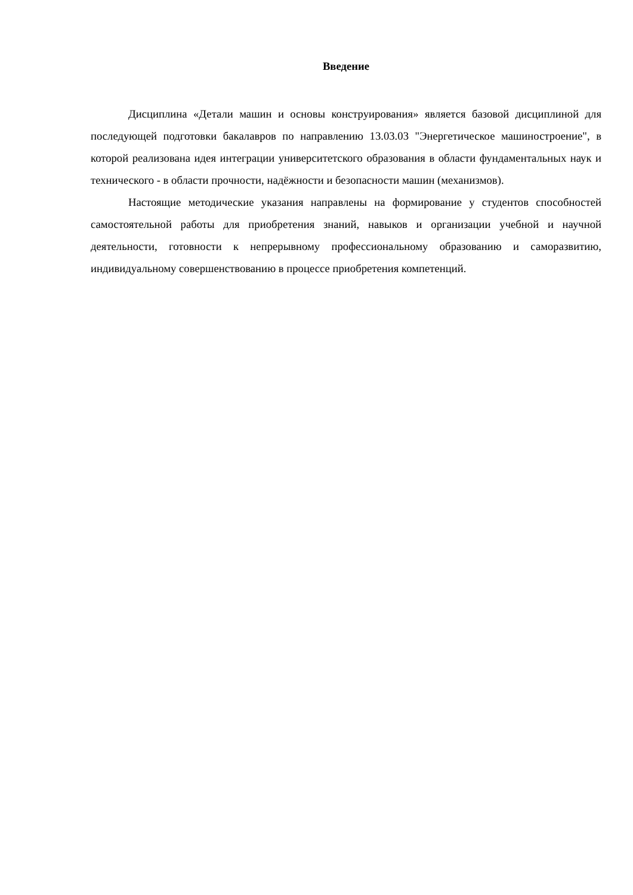Введение
Дисциплина «Детали машин и основы конструирования» является базовой дисциплиной для последующей подготовки бакалавров по направлению 13.03.03 "Энергетическое машиностроение", в которой реализована идея интеграции университетского образования в области фундаментальных наук и технического - в области прочности, надёжности и безопасности машин (механизмов).
Настоящие методические указания направлены на формирование у студентов способностей самостоятельной работы для приобретения знаний, навыков и организации учебной и научной деятельности, готовности к непрерывному профессиональному образованию и саморазвитию, индивидуальному совершенствованию в процессе приобретения компетенций.